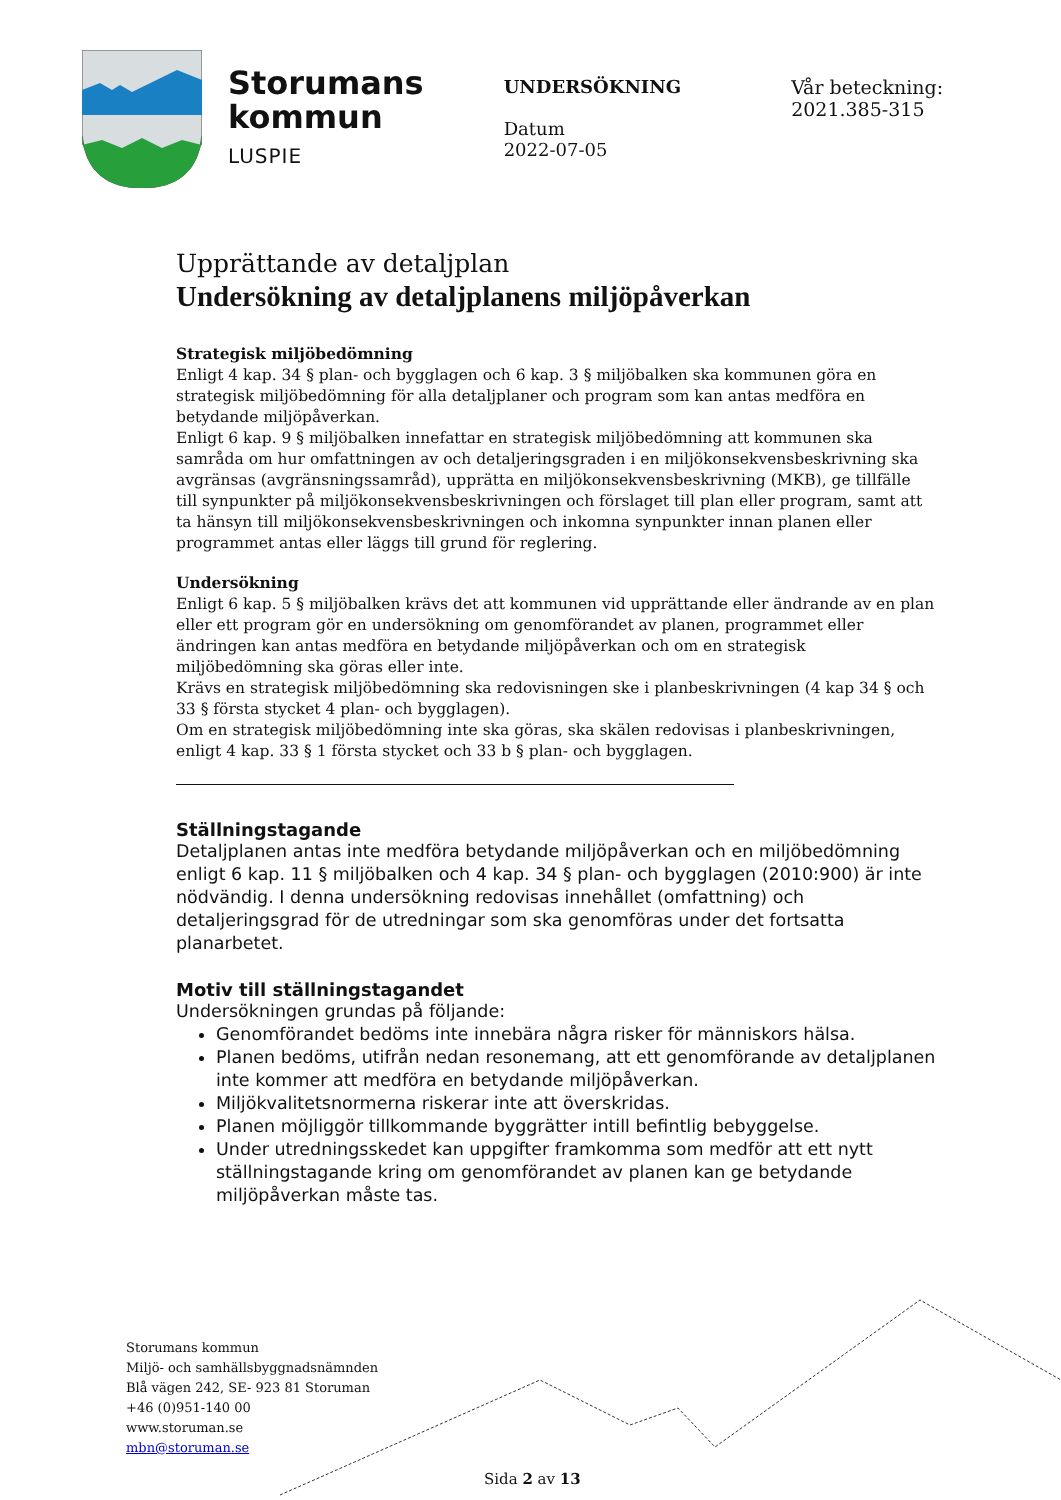Storumans
kommun
LUSPIE
UNDERSÖKNING
Datum
2022-07-05
Vår beteckning:
2021.385-315
Upprättande av detaljplan
Undersökning av detaljplanens miljöpåverkan
Strategisk miljöbedömning
Enligt 4 kap. 34 § plan- och bygglagen och 6 kap. 3 § miljöbalken ska kommunen göra en strategisk miljöbedömning för alla detaljplaner och program som kan antas medföra en betydande miljöpåverkan.
Enligt 6 kap. 9 § miljöbalken innefattar en strategisk miljöbedömning att kommunen ska samråda om hur omfattningen av och detaljeringsgraden i en miljökonsekvensbeskrivning ska avgränsas (avgränsningssamråd), upprätta en miljökonsekvensbeskrivning (MKB), ge tillfälle till synpunkter på miljökonsekvensbeskrivningen och förslaget till plan eller program, samt att ta hänsyn till miljökonsekvensbeskrivningen och inkomna synpunkter innan planen eller programmet antas eller läggs till grund för reglering.
Undersökning
Enligt 6 kap. 5 § miljöbalken krävs det att kommunen vid upprättande eller ändrande av en plan eller ett program gör en undersökning om genomförandet av planen, programmet eller ändringen kan antas medföra en betydande miljöpåverkan och om en strategisk miljöbedömning ska göras eller inte.
Krävs en strategisk miljöbedömning ska redovisningen ske i planbeskrivningen (4 kap 34 § och 33 § första stycket 4 plan- och bygglagen).
Om en strategisk miljöbedömning inte ska göras, ska skälen redovisas i planbeskrivningen, enligt 4 kap. 33 § 1 första stycket och 33 b § plan- och bygglagen.
Ställningstagande
Detaljplanen antas inte medföra betydande miljöpåverkan och en miljöbedömning enligt 6 kap. 11 § miljöbalken och 4 kap. 34 § plan- och bygglagen (2010:900) är inte nödvändig. I denna undersökning redovisas innehållet (omfattning) och detaljeringsgrad för de utredningar som ska genomföras under det fortsatta planarbetet.
Motiv till ställningstagandet
Undersökningen grundas på följande:
Genomförandet bedöms inte innebära några risker för människors hälsa.
Planen bedöms, utifrån nedan resonemang, att ett genomförande av detaljplanen inte kommer att medföra en betydande miljöpåverkan.
Miljökvalitetsnormerna riskerar inte att överskridas.
Planen möjliggör tillkommande byggrätter intill befintlig bebyggelse.
Under utredningsskedet kan uppgifter framkomma som medför att ett nytt ställningstagande kring om genomförandet av planen kan ge betydande miljöpåverkan måste tas.
Storumans kommun
Miljö- och samhällsbyggnadsnämnden
Blå vägen 242, SE- 923 81 Storuman
+46 (0)951-140 00
www.storuman.se
mbn@storuman.se
Sida 2 av 13